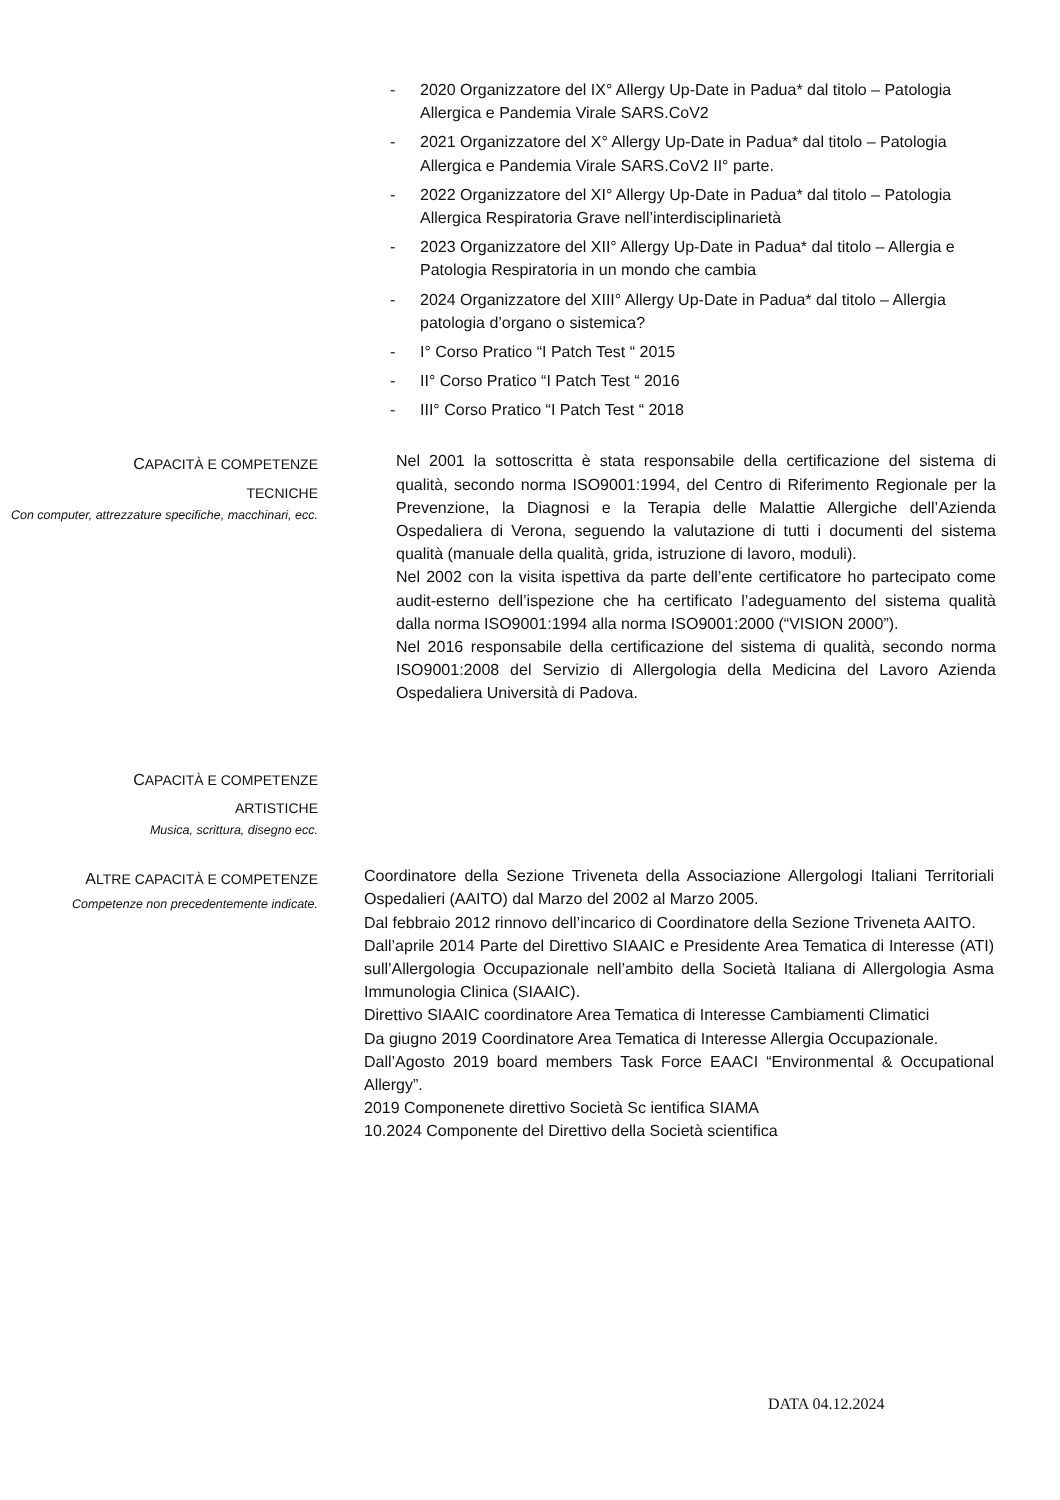- 2020 Organizzatore del IX° Allergy Up-Date in Padua* dal titolo – Patologia Allergica e Pandemia Virale SARS.CoV2
- 2021 Organizzatore del X° Allergy Up-Date in Padua* dal titolo – Patologia Allergica e Pandemia Virale SARS.CoV2 II° parte.
- 2022 Organizzatore del XI° Allergy Up-Date in Padua* dal titolo – Patologia Allergica Respiratoria Grave nell’interdisciplinarietà
- 2023 Organizzatore del XII° Allergy Up-Date in Padua* dal titolo – Allergia e Patologia Respiratoria in un mondo che cambia
- 2024 Organizzatore del XIII° Allergy Up-Date in Padua* dal titolo – Allergia patologia d’organo o sistemica?
- I° Corso Pratico “I Patch Test “ 2015
- II° Corso Pratico “I Patch Test “ 2016
- III° Corso Pratico “I Patch Test “ 2018
CAPACITÀ E COMPETENZE
TECNICHE
Con computer, attrezzature specifiche, macchinari, ecc.
Nel 2001 la sottoscritta è stata responsabile della certificazione del sistema di qualità, secondo norma ISO9001:1994, del Centro di Riferimento Regionale per la Prevenzione, la Diagnosi e la Terapia delle Malattie Allergiche dell’Azienda Ospedaliera di Verona, seguendo la valutazione di tutti i documenti del sistema qualità (manuale della qualità, grida, istruzione di lavoro, moduli).
Nel 2002 con la visita ispettiva da parte dell’ente certificatore ho partecipato come audit-esterno dell’ispezione che ha certificato l’adeguamento del sistema qualità dalla norma ISO9001:1994 alla norma ISO9001:2000 (“VISION 2000”).
Nel 2016 responsabile della certificazione del sistema di qualità, secondo norma ISO9001:2008 del Servizio di Allergologia della Medicina del Lavoro Azienda Ospedaliera Università di Padova.
CAPACITÀ E COMPETENZE
ARTISTICHE
Musica, scrittura, disegno ecc.
ALTRE CAPACITÀ E COMPETENZE
Competenze non precedentemente indicate.
Coordinatore della Sezione Triveneta della Associazione Allergologi Italiani Territoriali Ospedalieri (AAITO) dal Marzo del 2002 al Marzo 2005.
Dal febbraio 2012 rinnovo dell’incarico di Coordinatore della Sezione Triveneta AAITO.
Dall’aprile 2014 Parte del Direttivo SIAAIC e Presidente Area Tematica di Interesse (ATI) sull’Allergologia Occupazionale nell’ambito della Società Italiana di Allergologia Asma Immunologia Clinica (SIAAIC).
Direttivo SIAAIC coordinatore Area Tematica di Interesse Cambiamenti Climatici
Da giugno 2019 Coordinatore Area Tematica di Interesse Allergia Occupazionale.
Dall’Agosto 2019 board members Task Force EAACI “Environmental & Occupational Allergy”.
2019 Componenete direttivo Società Sc ientifica SIAMA
10.2024 Componente del Direttivo della Società scientifica
DATA 04.12.2024